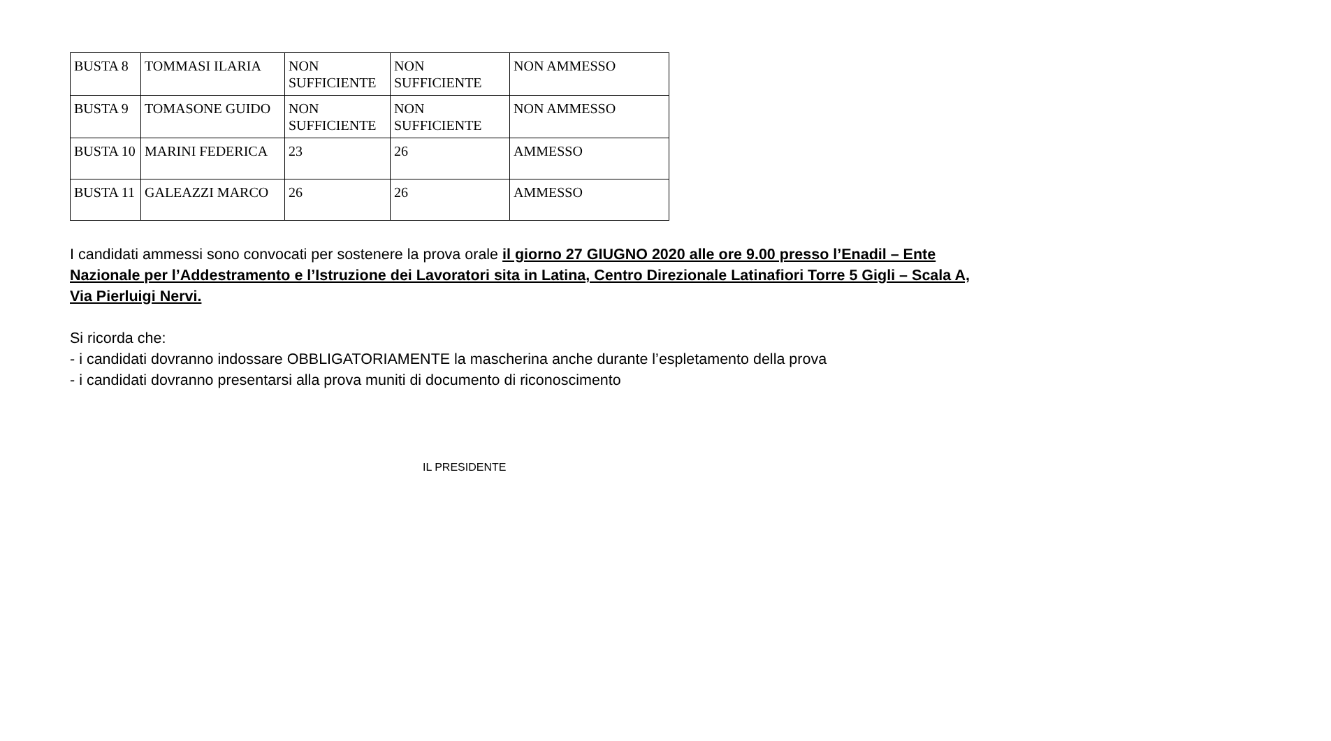| BUSTA 8 | TOMMASI ILARIA | NON SUFFICIENTE | NON SUFFICIENTE | NON AMMESSO |
| BUSTA 9 | TOMASONE GUIDO | NON SUFFICIENTE | NON SUFFICIENTE | NON AMMESSO |
| BUSTA 10 | MARINI FEDERICA | 23 | 26 | AMMESSO |
| BUSTA 11 | GALEAZZI MARCO | 26 | 26 | AMMESSO |
I candidati ammessi sono convocati per sostenere la prova orale il giorno 27 GIUGNO 2020 alle ore 9.00 presso l’Enadil – Ente Nazionale per l’Addestramento e l’Istruzione dei Lavoratori sita in Latina, Centro Direzionale Latinafiori Torre 5 Gigli – Scala A, Via Pierluigi Nervi.
Si ricorda che:
- i candidati dovranno indossare OBBLIGATORIAMENTE la mascherina anche durante l’espletamento della prova
- i candidati dovranno presentarsi alla prova muniti di documento di riconoscimento
IL PRESIDENTE